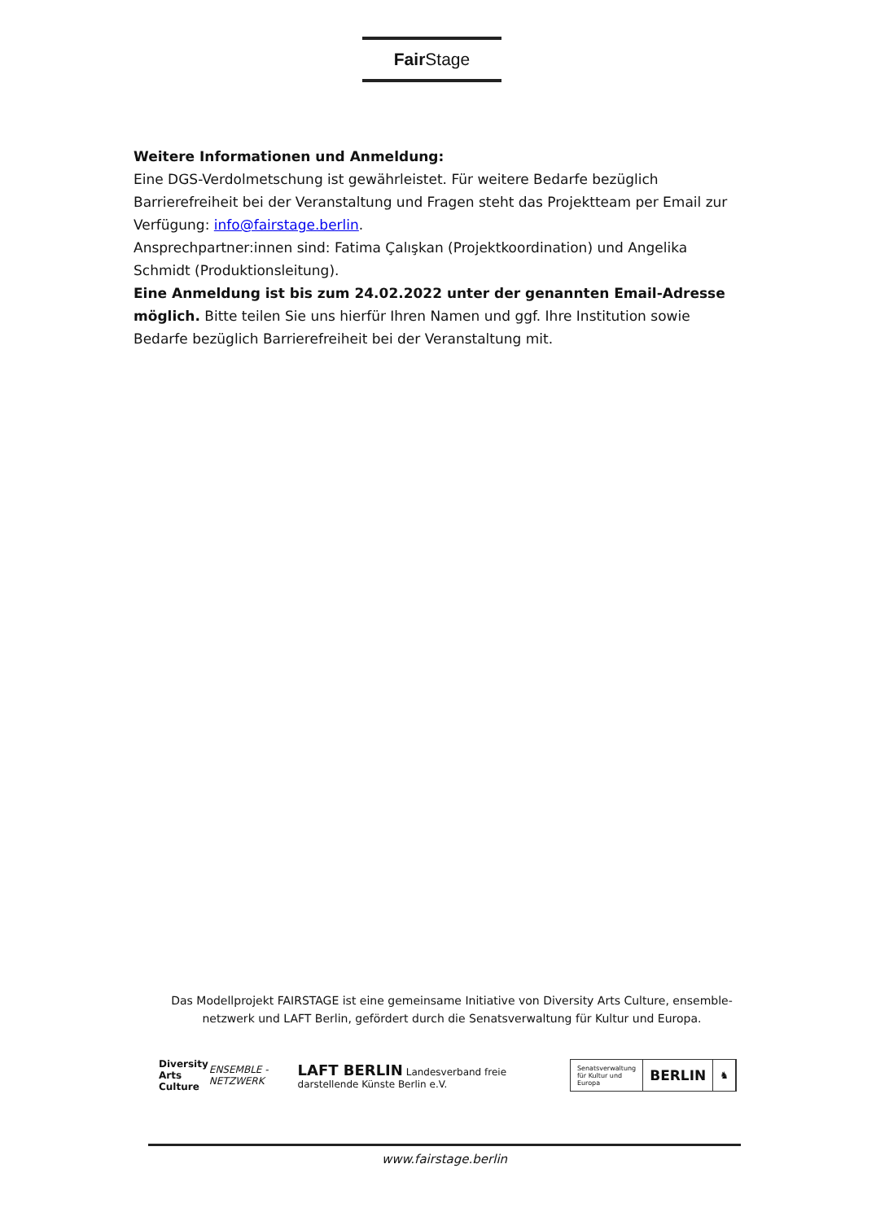Fair Stage
Weitere Informationen und Anmeldung:
Eine DGS-Verdolmetschung ist gewährleistet. Für weitere Bedarfe bezüglich Barrierefreiheit bei der Veranstaltung und Fragen steht das Projektteam per Email zur Verfügung: info@fairstage.berlin.
Ansprechpartner:innen sind: Fatima Çalışkan (Projektkoordination) und Angelika Schmidt (Produktionsleitung).
Eine Anmeldung ist bis zum 24.02.2022 unter der genannten Email-Adresse möglich. Bitte teilen Sie uns hierfür Ihren Namen und ggf. Ihre Institution sowie Bedarfe bezüglich Barrierefreiheit bei der Veranstaltung mit.
Das Modellprojekt FAIRSTAGE ist eine gemeinsame Initiative von Diversity Arts Culture, ensemble-netzwerk und LAFT Berlin, gefördert durch die Senatsverwaltung für Kultur und Europa.
Diversity
Arts Culture
ENSEMBLE - NETZWERK
LAFT BERLIN Landesverband freie darstellende Künste Berlin e.V.
Senatsverwaltung
für Kultur und Europa BERLIN ♞
www.fairstage.berlin